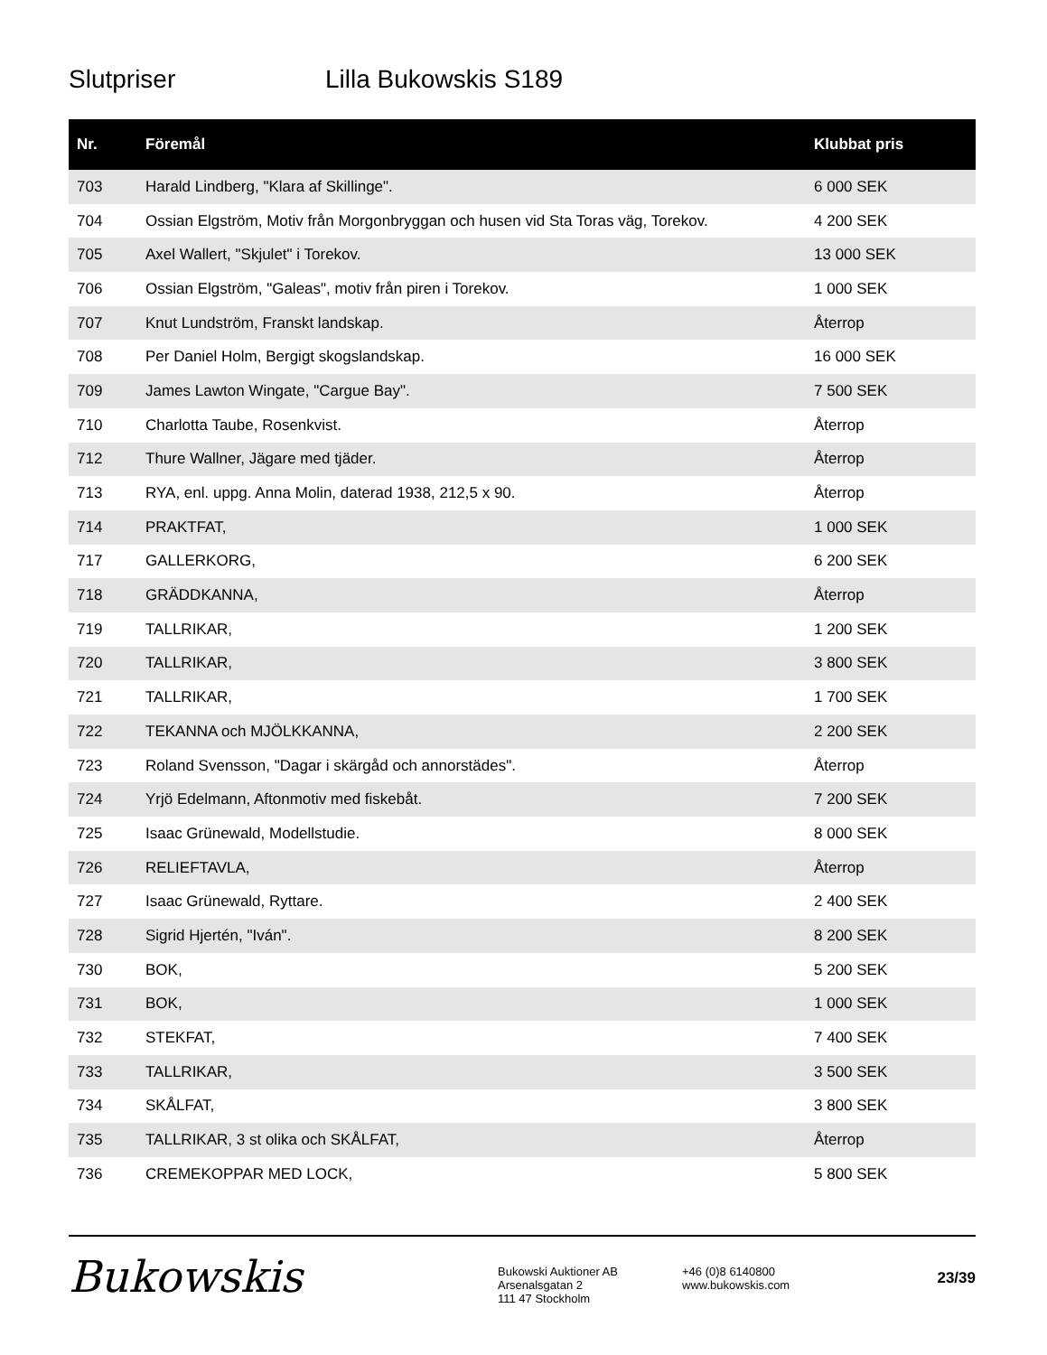Slutpriser Lilla Bukowskis S189
| Nr. | Föremål | Klubbat pris |
| --- | --- | --- |
| 703 | Harald Lindberg, "Klara af Skillinge". | 6 000 SEK |
| 704 | Ossian Elgström, Motiv från Morgonbryggan och husen vid Sta Toras väg, Torekov. | 4 200 SEK |
| 705 | Axel Wallert, "Skjulet" i Torekov. | 13 000 SEK |
| 706 | Ossian Elgström, "Galeas", motiv från piren i Torekov. | 1 000 SEK |
| 707 | Knut Lundström, Franskt landskap. | Återrop |
| 708 | Per Daniel Holm, Bergigt skogslandskap. | 16 000 SEK |
| 709 | James Lawton Wingate, "Cargue Bay". | 7 500 SEK |
| 710 | Charlotta Taube, Rosenkvist. | Återrop |
| 712 | Thure Wallner, Jägare med tjäder. | Återrop |
| 713 | RYA, enl. uppg. Anna Molin, daterad 1938, 212,5 x 90. | Återrop |
| 714 | PRAKTFAT, | 1 000 SEK |
| 717 | GALLERKORG, | 6 200 SEK |
| 718 | GRÄDDKANNA, | Återrop |
| 719 | TALLRIKAR, | 1 200 SEK |
| 720 | TALLRIKAR, | 3 800 SEK |
| 721 | TALLRIKAR, | 1 700 SEK |
| 722 | TEKANNA och MJÖLKKANNA, | 2 200 SEK |
| 723 | Roland Svensson, "Dagar i skärgåd och annorstädes". | Återrop |
| 724 | Yrjö Edelmann, Aftonmotiv med fiskebåt. | 7 200 SEK |
| 725 | Isaac Grünewald, Modellstudie. | 8 000 SEK |
| 726 | RELIEFTAVLA, | Återrop |
| 727 | Isaac Grünewald, Ryttare. | 2 400 SEK |
| 728 | Sigrid Hjertén, "Iván". | 8 200 SEK |
| 730 | BOK, | 5 200 SEK |
| 731 | BOK, | 1 000 SEK |
| 732 | STEKFAT, | 7 400 SEK |
| 733 | TALLRIKAR, | 3 500 SEK |
| 734 | SKÅLFAT, | 3 800 SEK |
| 735 | TALLRIKAR, 3 st olika och SKÅLFAT, | Återrop |
| 736 | CREMEKOPPAR MED LOCK, | 5 800 SEK |
Bukowskis
Bukowski Auktioner AB
Arsenalsgatan 2
111 47 Stockholm
+46 (0)8 6140800
www.bukowskis.com
23/39